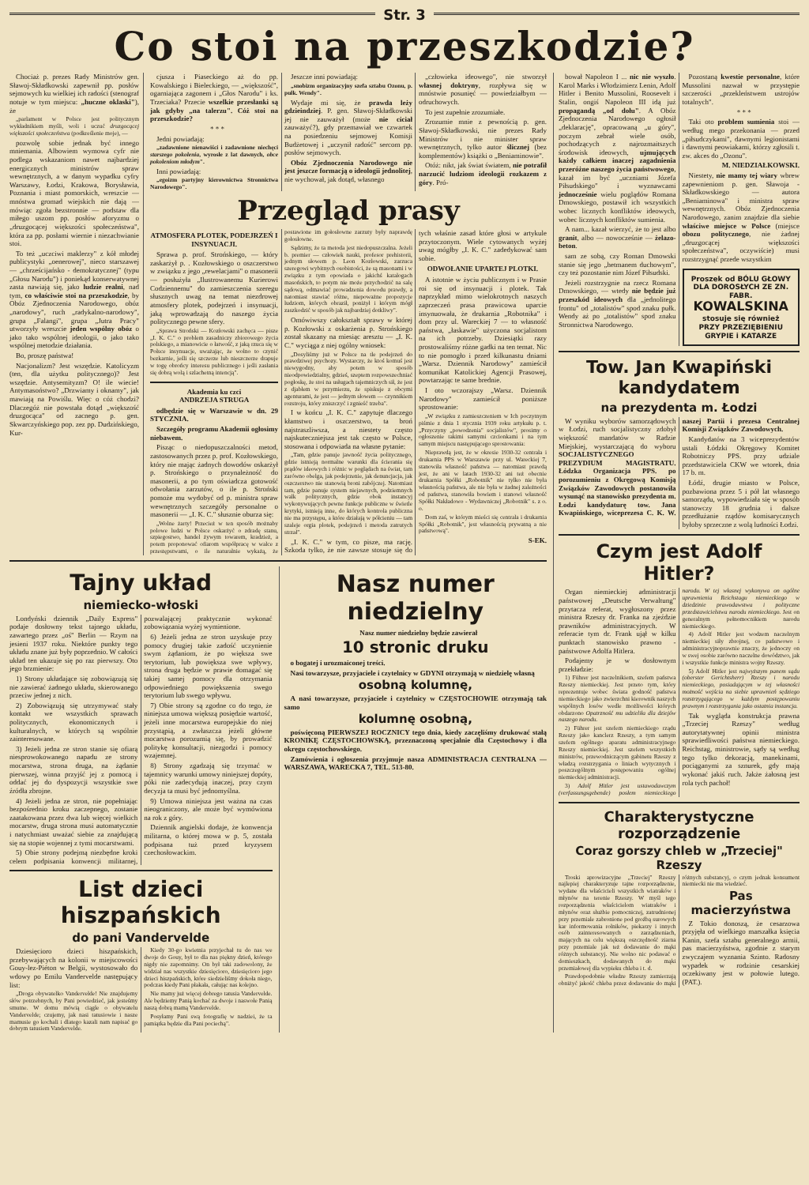Str. 3
Co stoi na przeszkodzie?
Chociaż p. prezes Rady Ministrów gen. Sławoj-Składkowski zapewnił pp. posłów sejmowych ku wielkiej ich radości (stenograf notuje w tym miejscu: „huczne oklaski"), że
„parlament w Polsce jest politycznym wykładnikiem myśli, woli i uczuć druzgocącej większości społeczeństwa (podkreślenie moje), —
pozwolę sobie jednak być innego mniemania. Albowiem wymowa cyfr nie podlega wskazaniom nawet najbardziej energicznych ministrów spraw wewnętrznych, a w danym wypadku cyfry Warszawy, Łodzi, Krakowa, Borysławia, Poznania i miast pomorskich, wreszcie — mnóstwa gromad wiejskich nie dają — mówiąc zgoła bezstronnie — podstaw dla miłego uszom pp. posłów aforyzmu o „druzgocącej większości społeczeństwa", która za pp. posłami wiernie i niezachwianie stoi.
To też „uczciwi maklerzy" z kół młodej publicystyki „oenerowej", nieco starszawej — „chrześcijańsko - demokratycznej" (typu „Głosu Narodu") i poniekąd konserwatywnej zasta nawiają się, jako ludzie realni, nad tym, co właściwie stoi na przeszkodzie, by Obóz Zjednoczenia Narodowego, obóz „narodowy", ruch „radykalno-narodowy", grupa „Falangi", grupa „Jutra Pracy" utworzyły wreszcie jeden wspólny obóz o jako tako wspólnej ideologii, o jako tako wspólnej metodzie działania.
Bo, proszę państwa!
Nacjonalizm? Jest wszędzie. Katolicyzm (ten, dla użytku politycznego)? Jest wszędzie. Antysemityzm? O! ile wiecie! Antymasoństwo? „Drzwiamy i oknamy", jak mawiają na Powiślu. Więc o cóż chodzi? Dlaczegóż nie powstała dotąd „większość druzgocąca" od zacnego p. gen. Skwarczyńskiego pop. zez pp. Dudzińskiego, Kur-
cjusza i Piaseckiego aż do pp. Kowalskiego i Bieleckiego, — „większość", ogarniająca zagonem i „Głos Narodu" i ks. Trzeciaka? Przecie wszelkie przesłanki są jak gdyby „na talerzu". Cóż stoi na przeszkodzie?
* * *
Jedni powiadają:
„zadawnione nienawiści i zadawnione niechęci starszego pokolenia, wyrosłe z lat dawnych, obce pokoleniom młodym".
Inni powiadają:
„egoizm partyjny kierownictwa Stronnictwa Narodowego".
Jeszcze inni powiadają:
„snobizm organizacyjny szefa sztabu Ozonu, p. pułk. Wendy".
Wydaje mi się, że prawda leży gdzieindziej. P. gen. Sławoj-Składkowski jej nie zauważył (może nie ciciał zauważyć?), gdy przemawiał we czwartek na posiedzeniu sejmowej Komisji Budżetowej i „uczynił radość" sercom pp. posłów sejmowych.
Obóz Zjednoczenia Narodowego nie jest jeszcze formacją o ideologii jednolitej, nie wychował, jak dotąd, własnego
„człowieka ideowego", nie stworzył własnej doktryny, rozpływa się w mnóstwie posunięć — powiedziałbym — odruchowych.
To jest zupełnie zrozumiałe.
Zrozumie mnie z pewnością p. gen. Sławoj-Składkowski, nie prezes Rady Ministrów i nie minister spraw wewnętrznych, tylko autor ślicznej (bez komplementów) książki o „Beniaminowie".
Otóż: nikt, jak świat światem, nie potrafił narzucić ludziom ideologii rozkazem z góry. Pró-
Przegląd prasy
ATMOSFERA PLOTEK, PODEJRZEŃ I INSYNUACJI.
Sprawa p. prof. Strońskiego, — który zaskarżył p. . Kozłowskiego o oszczerstwo w związku z jego „rewelacjami" o masonerii — posłużyła „Ilustrowanemu Kurierowi Codziennemu" do zamieszczenia szeregu słusznych uwag na temat niezdrowej atmosfery plotek, podejrzeń i insynuacji, jaką wprowadzają do naszego życia politycznego pewne sfery.
„Sprawa Stroński — Kozłowski zachęca — pisze „I. K. C." o problem zasadniczy zbiorowego życia polskiego, a mianowicie o łatwość, z jaką rzuca się w Polsce insynuacje, uważając, że wolno to czynić bezkarnie, jeśli się szczerze lub nieszczerze drapuje w togę obrońcy interesu publicznego i jeśli zasłania się dobrą wolą i szlachetną intencją".
Akademia ku czci
ANDRZEJA STRUGA
odbędzie się w Warszawie w dn. 29 STYCZNIA.
Szczegóły programu Akademii ogłosimy niebawem.
Pisząc o niedopuszczalności metod, zastosowanych przez p. prof. Kozłowskiego, który nie mając żadnych dowodów oskarżył p. Strońskiego o przynależność do masonerii, a po tym oświadcza gotowość odwołania zarzutów, o ile p. Stroński pomoże mu wydobyć od p. ministra spraw wewnętrznych szczegóły personalne o masonerii — „I. K. C." słusznie oburza się:
„Wolne żarty! Przecież w ten sposób możnaby polowe ludzi w Polsce oskarżyć o zdradę stanu, szpiegostwo, handel żywym towarem, kradzież, a potem proponować ofiarom współpracę w walce z przestępstwami, o ile naturalnie wykażą, że postawione im gołosłowne zarzuty były naprawdę gołosłowne.
Sądzimy, że ta metoda jest niedopuszczalna. Jeżeli b. premier — człowiek nauki, profesor prehistorii, jednym słowem p. Leon Kozłowski, zarzuca szeregowi wybitnych osobistości, że są masonami i w związku z tym opowiada o jakichś katalogach masońskich, to potym nie może przychodzić na salę sądową, odmawiać prowadzenia dowodu prawdy, a natomiast stawiać różne, niepoważne propozycje ludziom, których obraził, poniżył i którym mógł zaszkodzić w sposób jak najbardziej dotkliwy".
Omówiwszy całokształt sprawy w której p. Kozłowski z oskarżenia p. Strońskiego został skazany na miesiąc aresztu — „I. K. C." wyciąga z niej ogólny wniosek:
„Dosyliśmy już w Polsce na tle podejrzeń do prawdziwej psychozy. Wystarczy, że ktoś komuś jest niewygodny, aby potem w sposób nieodpowiedzialny, gdzieś, szeptem rozpowszechniać pogłoskę, że stoi na usługach tajemniczych sił, że jest z djabłem w przymierzu, że spiskuje z obcymi agenturami, że jest — jednym słowem — czynnikiem rozstroju, który zniszczyć i zgnieść trzeba".
I w końcu „I. K. C." zapytuje dlaczego kłamstwo i oszczerstwo, ta broń najstraszliwsza, a niestety często najskuteczniejsza jest tak często w Polsce, stosowana i odpowiada na własne pytanie:
„Tam, gdzie panuje jawność życia politycznego, gdzie istnieją normalne warunki dla ścierania się prądów ideowych i różnic w poglądach na świat, tam zarówno obelga, jak podejrzenie, jak denuncjacja, jak oszczerstwo nie stanowią broni zabójczej. Natomiast tam, gdzie panuje system niejawnych, podziemnych walk politycznych, gdzie obok instancyj wykonywujących pewne funkcje publiczne w świetle krytyki, istnieją inne, do których kontrola publiczna nie ma przystępu, a które działają w półcieniu — tam szaleje orgia plotek, podejrzeń i metoda zatrutych strzał".
„I. K. C." w tym, co pisze, ma rację. Szkoda tylko, że nie zawsze stosuje się do tych właśnie zasad które głosi w artykule przytoczonym. Wiele cytowanych wyżej uwag mógłby „I. K. C." zadedykować sam sobie.
ODWOŁANIE UPARTEJ PLOTKI.
A istotnie w życiu publicznym i w Prasie roi się od insynuacji i plotek. Tak naprzykład mimo wielokrotnych naszych zaprzeczeń prasa prawicowa uparcie insynuowała, że drukarnia „Robotnika" i dom przy ul. Wareckiej 7 — to własność państwa, „łaskawie" użyczona socjalistom na ich potrzeby. Dziesiątki razy prostowaliśmy różne gadki na ten temat. Nic to nie pomogło i przed kilkunastu dniami „Warsz. Dziennik Narodowy" zamieścił komunikat Katolickiej Agencji Prasowej, powtarzając te same brednie.
I oto wczorajszy „Warsz. Dziennik Narodowy" zamieścił poniższe sprostowanie:
„W związku z zamieszczeniem w Ich poczytnym piśmie z dnia 1 stycznia 1939 roku artykułu p. t. „Przyczyny „powodzenia" socjalistów", prosimy o ogłoszenie takimi samymi czcionkami i na tym samym miejscu następującego sprostowania:
Nieprawdą jest, że w okresie 1930-32 centrala i drukarnia PPS w Warszawie przy ul. Wareckiej 7, stanowiła własność państwa — natomiast prawdą jest, że ani w latach 1930-32 ani też obecnie drukarnia Spółki „Robotnik" nie tylko nie była własnością państwa, ale nie była w żadnej zależności od państwa, stanowiła bowiem i stanowi własność Spółki Nakładowo - Wydawniczej „Robotnik" s. z o. o.
Dom zaś, w którym mieści się centrala i drukarnia Spółki „Robotnik", jest własnością prywatną a nie państwową".
S-EK.
Tajny układ
niemiecko-włoski
Londyński dziennik „Daily Express" podaje dosłowny tekst tajnego układu, zawartego przez „oś" Berlin — Rzym na jesieni 1937 roku. Niektóre punkty tego układu znane już były poprzednio. W całości układ ten ukazuje się po raz pierwszy. Oto jego brzmienie:
1) Strony układające się zobowiązują się nie zawierać żadnego układu, skierowanego przeciw jednej z nich.
2) Zobowiązują się utrzymywać stały kontakt we wszystkich sprawach politycznych, ekonomicznych i kulturalnych, w których są wspólnie zainteresowane.
3) Jeżeli jedna ze stron stanie się ofiarą niesprowokowanego napadu ze strony mocarstwa, strona druga, na żądanie pierwszej, winna przyjść jej z pomocą i oddać jej do dyspozycji wszystkie swe źródła zbrojne.
4) Jeżeli jedna ze stron, nie popełniając bezpośrednio kroku zaczepnego, zostanie zaatakowana przez dwa lub więcej wielkich mocarstw, druga strona musi automatycznie i natychmiast uważać siebie za znajdującą się na stopie wojennej z tymi mocarstwami.
5) Obie strony podejmą niezbędne kroki celem podpisania konwencji militarnej, pozwalającej praktycznie wykonać zobowiązania wyżej wymienione.
6) Jeżeli jedna ze stron uzyskuje przy pomocy drugiej takie zadość uczynienie swym żądaniom, że po większa swe terytorium, lub powiększa swe wpływy, strona druga będzie w prawie domagać się takiej samej pomocy dla otrzymania odpowiedniego powiększenia swego terytorium lub swego wpływu.
7) Obie strony są zgodne co do tego, że niniejsza umowa większą posiędzie wartość, jeżeli inne mocarstwa europejskie do niej przystąpią, a zwłaszcza jeżeli główne mocarstwa porozumią się, by prowadzić politykę konsultacji, niezgodzi i pomocy wzajemnej.
8) Strony zgadzają się trzymać w tajemnicy warunki umowy niniejszej dopóty, póki nie zadecydują inaczej, przy czym decyzja ta musi być jednomyślna.
9) Umowa niniejsza jest ważna na czas nieograniczony, ale może być wymówiona na rok z góry.
Dziennik angielski dodaje, że konwencja militarna, o której mowa w p. 5, została podpisana tuż przed kryzysem czechosłowackim.
List dzieci hiszpańskich
do pani Vandervelde
Dziesięcioro dzieci hiszpańskich, przebywających na kolonii w miejscowości Gouy-lez-Piéton w Belgii, wystosowało do wdowy po Emilu Vandervelde następujący list:
„Droga obywatelko Vandervelde! Nie znajdujemy słów potrzebnych, by Pani powiedzieć, jak jesteśmy smutne. W domu mówią ciągle o obywatelu Vandervelde; czujemy, jak nasi tatusiowie i nasze mamusie go kochali i dlatego kazali nam napisać go dobrym tatusiem Vandervelde.
Kiedy 30-go kwietnia przyjechał tu do nas we dwoje do Gouy, był to dla nas piękny dzień, którego nigdy nie zapomnimy. On był taki zadowolony, że widział nas wszystkie dziesięcioro, dziesięcioro jego dzieci hiszpańskich, które siedzieliśmy dokoła niego, podczas kiedy Pani płakała, całując nas kolejno.
Nie mamy już więcej dobrego tatusia Vandervelde. Ale będziemy Panią kochać za dwoje i naswołe Panią naszą dobrą mamą Vandervelde.
Posyłamy Pani swą fotografię w nadziei, że ta pamiątka będzie dla Pani pociechą".
Nasz numer niedzielny
Nasz numer niedzielny będzie zawierał
10 stronic druku
o bogatej i urozmaiconej treści.
Nasi towarzysze, przyjaciele i czytelnicy w GDYNI otrzymają w niedzielę własną
osobną kolumnę,
A nasi towarzysze, przyjaciele i czytelnicy w CZĘSTOCHOWIE otrzymają tak samo
kolumnę osobną,
poświęconą PIERWSZEJ ROCZNICY tego dnia, kiedy zaczęliśmy drukować stałą KRONIKĘ CZĘSTOCHOWSKĄ, przeznaczoną specjalnie dla Częstochowy i dla okręgu częstochowskiego.
Zamówienia i ogłoszenia przyjmuje nasza ADMINISTRACJA CENTRALNA — WARSZAWA, WARECKA 7, TEL. 513-80.
bował Napoleon I ... nic nie wyszło. Karol Marks i Włodzimierz Lenin, Adolf Hitler i Benito Mussolini, Roosevelt i Stalin, ongiś Napoleon III idą już propagandą „od dołu". A Obóz Zjednoczenia Narodowego ogłosił „deklarację", opracowaną „u góry", poczym zebrał wiele osób, pochodzących z najrozmaitszych środowisk ideowych, ujmujących każdy całkiem inaczej zagadnienia przeróżne naszego życia państwowego, kazał im być „uczniami Józefa Piłsudskiego" i wyznawcami jednocześnie wielu poglądów Romana Dmowskiego, postawił ich wszystkich wobec licznych konfliktów ideowych, wobec licznych konfliktów sumienia.
A nam... kazał wierzyć, że to jest albo granit, albo — nowocześnie — żelazo-beton.
sam ze sobą, czy Roman Dmowski stanie się jego „hetmanem duchowym", czy też pozostanie nim Józef Piłsudski.
Jeżeli rozstrzygnie na rzecz Romana Dmowskiego, — wtedy nie będzie już przeszkód ideowych dla „jednolitego frontu" od „totalistów" spod znaku pułk. Wendy aż po „totalistów" spod znaku Stronnictwa Narodowego.
Pozostaną kwestie personalne, które Mussolini nazwał w przystępie szczerości „przekleństwem ustrojów totalnych".
* * *
Taki oto problem sumienia stoi — według mego przekonania — przed „piłsudczykami", dawnymi legionistami i dawnymi peowiakami, którzy zgłosili t. zw. akces do „Ozonu".
M. NIEDZIAŁKOWSKI.
Niestety, nie mamy tej wiary wbrew zapewnieniom p. gen. Sławoja - Składkowskiego — autora „Beniaminowa" i ministra spraw wewnętrznych. Obóz Zjednoczenia Narodowego, zanim znajdzie dla siebie właściwe miejsce w Polsce (miejsce obozu politycznego, nie żadnej „druzgocącej większości społeczeństwa", oczywiście) musi rozstrzygnąć przede wszystkim
Proszek od BÓLU GŁOWY
DLA DOROSŁYCH ZE ZN. FABR.
KOWALSKINA
stosuje się również
PRZY PRZEZIĘBIENIU GRYPIE i KATARZE
Tow. Jan Kwapiński kandydatem
na prezydenta m. Łodzi
W wyniku wyborów samorządowych w Łodzi, ruch socjalistyczny zdobył większość mandatów w Radzie Miejskiej, wystarczającą do wyboru SOCJALISTYCZNEGO PREZYDIUM MAGISTRATU. Łódzka Organizacja PPS. po porozumieniu z Okręgową Komisją Związków Zawodowych postanowiła wysunąć na stanowisko prezydenta m. Łodzi kandydaturę tow. Jana Kwapińskiego, wiceprezesa C. K. W. naszej Partii i prezesa Centralnej Komisji Związków Zawodowych.
Kandydatów na 3 wiceprezydentów ustali Łódzki Okręgowy Komitet Robotniczy PPS. przy udziale przedstawiciela CKW we wtorek, dnia 17 b. m.
Łódź, drugie miasto w Polsce, pozbawiona przez 5 i pół lat własnego samorządu, wypowiedziała się w sposób stanowczy 18 grudnia i dalsze przedłużanie rządów komisarycznych byłoby sprzeczne z wolą ludności Łodzi.
Czym jest Adolf Hitler?
Organ niemieckiej administracji państwowej „Deutsche Verwaltung" przytacza referat, wygłoszony przez ministra Rzeszy dr. Franka na zjeździe prawników administracyjnych. W referacie tym dr. Frank ujął w kilku punktach stanowisko prawno - państwowe Adolfa Hitlera.
Podajemy je w dosłownym przekładzie:
1) Führer jest naczelnikiem, szefem państwa Rzeszy niemieckiej. Jest przeto tym, który reprezentuje wobec świata godność państwa niemieckiego jako zwierzchni kierownik naszych wspólnych losów wedle możliwości których obdarzono Opatrzność mu udzieliła dla dziejów naszego narodu.
2) Führer jest szefem niemieckiego rządu Rzeszy jako kanclerz Rzeszy, a tym samym szefem ogólnego aparatu administracyjnego Rzeszy niemieckiej. Jest szefem wszystkich ministrów, przewodniczącym gabinetu Rzeszy z władzą rozstrzygania o liniach wytycznych i poszczególnym postępowaniu ogólnej niemieckiej administracji.
3) Adolf Hitler jest ustawodawczym (verfassungsgebende) posłem niemieckiego narodu. W tej własnej wykonywa on ogólne uprawnienia Reichstagu niemieckiego w dziedzinie prawodawstwa i polityczne przedstawicielstwa narodu niemieckiego. Jest on generalnym pełnomocnikiem narodu niemieckiego.
4) Adolf Hitler jest wodzem naczelnym niemieckiej siły zbrojnej, co państwowo i administracyjnoprawnie znaczy, że jednoczy on w swej osobie zarówno naczelne dowództwo, jak i wszystkie funkcje ministra wojny Rzeszy.
5) Adolf Hitler jest najwyższym panem sądu (oberster Gerichtsherr) Rzeszy i narodu niemieckiego, posiadającym w tej własności możność wejścia na siebie uprawnień sędziego rozstrzygającego w każdym postępowaniu prawnym i rozstrzygania jako ostatnia instancja.
Tak wygląda konstrukcja prawna „Trzeciej Rzeszy" według autorytatywnej opinii ministra sprawiedliwości państwa niemieckiego. Reichstag, ministrowie, sądy są według tego tylko dekoracją, manekinami, pociąganymi za sznurek, gdy mają wykonać jakiś ruch. Jakże żałosną jest rola tych pachoł!
Charakterystyczne rozporządzenie
Coraz gorszy chleb w „Trzeciej" Rzeszy
Troski aprowizacyjne „Trzeciej" Rzeszy najlepiej charakteryzuje tajne rozporządzenie, wydane dla właścicieli wszystkich wiatraków i młynów na terenie Rzeszy. W myśl tego rozporządzenia właścicielom wiatraków i młynów oraz służbie pomocniczej, zatrudnionej przy przemiale zabronione pod groźbą surowych kar informowania rolników, piekarzy i innych osób zainteresowanych o zarządzeniach, mających na celu większą oszczędność ziarna przy przemiale jak też dodawanie do mąki różnych substancyj. Nie wolno nic podawać o domieszkach, dodawanych do mąki przemiałowej dla wypieku chleba i t. d.
Prawdopodobnie władze Rzeszy zamierzają obniżyć jakość chleba przez dodawanie do mąki różnych substancyj, o czym jednak konsument niemiecki nie ma wiedzieć.
Pas macierzyństwa
Z Tokio donoszą, że cesarzowa przyjęła od wielkiego marszałka księcia Kanin, szefa sztabu generalnego armii, pas macierzyństwa, zgodnie z starym zwyczajem wyznania Szinto. Radosny wypadek w rodzinie cesarskiej oczekiwany jest w połowie lutego. (PAT.).